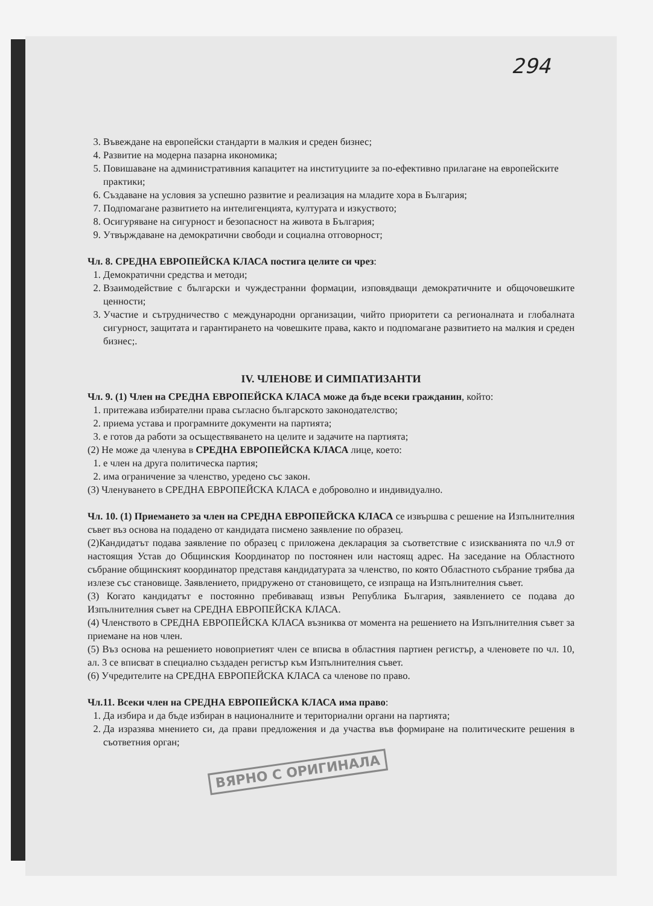294
3. Въвеждане на европейски стандарти в малкия и среден бизнес;
4. Развитие на модерна пазарна икономика;
5. Повишаване на административния капацитет на институциите за по-ефективно прилагане на европейските практики;
6. Създаване на условия за успешно развитие и реализация на младите хора в България;
7. Подпомагане развитието на интелигенцията, културата и изкуството;
8. Осигуряване на сигурност и безопасност на живота в България;
9. Утвърждаване на демократични свободи и социална отговорност;
Чл. 8. СРЕДНА ЕВРОПЕЙСКА КЛАСА постига целите си чрез:
1. Демократични средства и методи;
2. Взаимодействие с български и чуждестранни формации, изповядващи демократичните и общочовешките ценности;
3. Участие и сътрудничество с международни организации, чийто приоритети са регионалната и глобалната сигурност, защитата и гарантирането на човешките права, както и подпомагане развитието на малкия и среден бизнес;.
IV. ЧЛЕНОВЕ И СИМПАТИЗАНТИ
Чл. 9. (1) Член на СРЕДНА ЕВРОПЕЙСКА КЛАСА може да бъде всеки гражданин, който:
1. притежава избирателни права съгласно българското законодателство;
2. приема устава и програмните документи на партията;
3. е готов да работи за осъществяването на целите и задачите на партията;
(2) Не може да членува в СРЕДНА ЕВРОПЕЙСКА КЛАСА лице, което:
1. е член на друга политическа партия;
2. има ограничение за членство, уредено със закон.
(3) Членуването в СРЕДНА ЕВРОПЕЙСКА КЛАСА е доброволно и индивидуално.
Чл. 10. (1) Приемането за член на СРЕДНА ЕВРОПЕЙСКА КЛАСА се извършва с решение на Изпълнителния съвет въз основа на подадено от кандидата писмено заявление по образец.
(2)Кандидатът подава заявление по образец с приложена декларация за съответствие с изискванията по чл.9 от настоящия Устав до Общинския Координатор по постоянен или настоящ адрес. На заседание на Областното събрание общинският координатор представя кандидатурата за членство, по която Областното събрание трябва да излезе със становище. Заявлението, придружено от становището, се изпраща на Изпълнителния съвет.
(3) Когато кандидатът е постоянно пребиваващ извън Република България, заявлението се подава до Изпълнителния съвет на СРЕДНА ЕВРОПЕЙСКА КЛАСА.
(4) Членството в СРЕДНА ЕВРОПЕЙСКА КЛАСА възниква от момента на решението на Изпълнителния съвет за приемане на нов член.
(5) Въз основа на решението новоприетият член се вписва в областния партиен регистър, а членовете по чл. 10, ал. 3 се вписват в специално създаден регистър към Изпълнителния съвет.
(6) Учредителите на СРЕДНА ЕВРОПЕЙСКА КЛАСА са членове по право.
Чл.11. Всеки член на СРЕДНА ЕВРОПЕЙСКА КЛАСА има право:
1. Да избира и да бъде избиран в националните и териториални органи на партията;
2. Да изразява мнението си, да прави предложения и да участва във формиране на политическите решения в съответния орган;
ВЯРНО С ОРИГИНАЛА